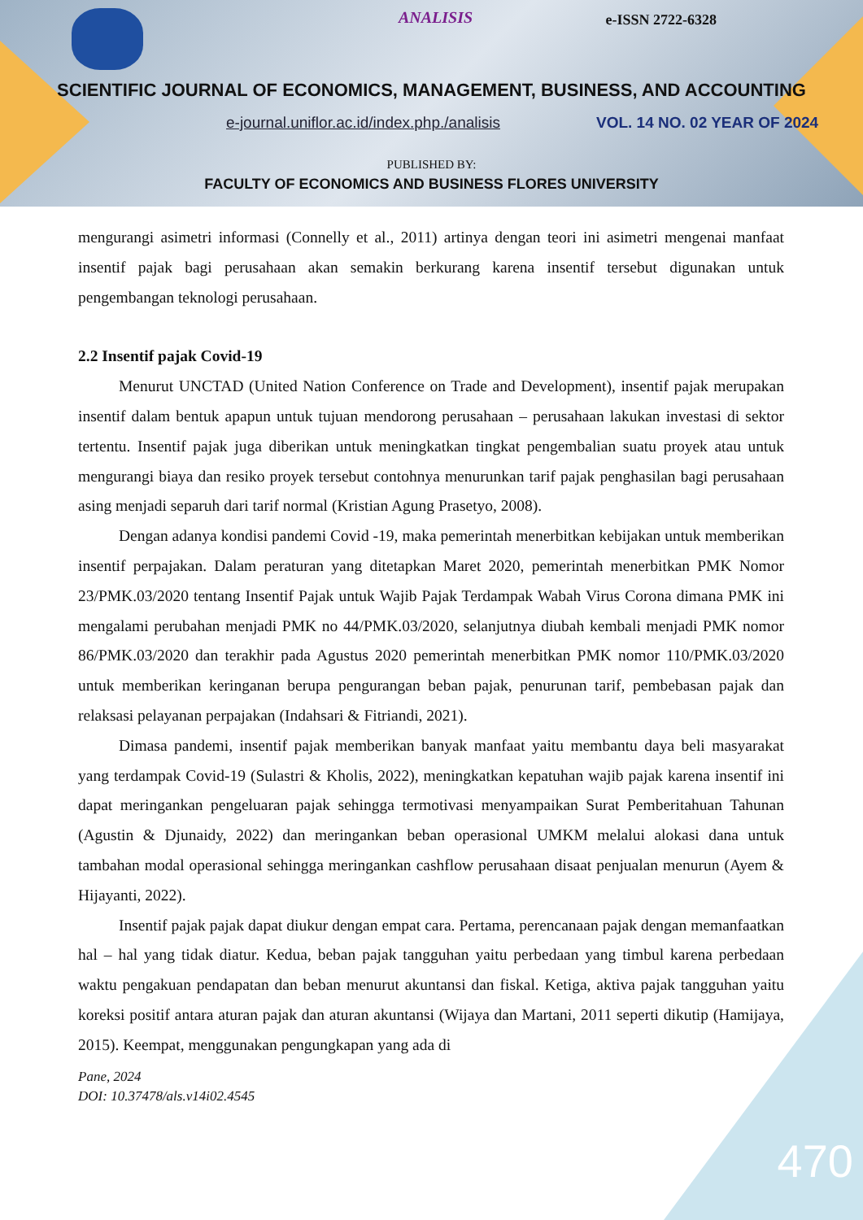ANALISIS e-ISSN 2722-6328
SCIENTIFIC JOURNAL OF ECONOMICS, MANAGEMENT, BUSINESS, AND ACCOUNTING
e-journal.uniflor.ac.id/index.php./analisis
VOL. 14 NO. 02 YEAR OF 2024
PUBLISHED BY:
FACULTY OF ECONOMICS AND BUSINESS FLORES UNIVERSITY
mengurangi asimetri informasi (Connelly et al., 2011) artinya dengan teori ini asimetri mengenai manfaat insentif pajak bagi perusahaan akan semakin berkurang karena insentif tersebut digunakan untuk pengembangan teknologi perusahaan.
2.2 Insentif pajak Covid-19
Menurut UNCTAD (United Nation Conference on Trade and Development), insentif pajak merupakan insentif dalam bentuk apapun untuk tujuan mendorong perusahaan – perusahaan lakukan investasi di sektor tertentu. Insentif pajak juga diberikan untuk meningkatkan tingkat pengembalian suatu proyek atau untuk mengurangi biaya dan resiko proyek tersebut contohnya menurunkan tarif pajak penghasilan bagi perusahaan asing menjadi separuh dari tarif normal (Kristian Agung Prasetyo, 2008).
Dengan adanya kondisi pandemi Covid -19, maka pemerintah menerbitkan kebijakan untuk memberikan insentif perpajakan. Dalam peraturan yang ditetapkan Maret 2020, pemerintah menerbitkan PMK Nomor 23/PMK.03/2020 tentang Insentif Pajak untuk Wajib Pajak Terdampak Wabah Virus Corona dimana PMK ini mengalami perubahan menjadi PMK no 44/PMK.03/2020, selanjutnya diubah kembali menjadi PMK nomor 86/PMK.03/2020 dan terakhir pada Agustus 2020 pemerintah menerbitkan PMK nomor 110/PMK.03/2020 untuk memberikan keringanan berupa pengurangan beban pajak, penurunan tarif, pembebasan pajak dan relaksasi pelayanan perpajakan (Indahsari & Fitriandi, 2021).
Dimasa pandemi, insentif pajak memberikan banyak manfaat yaitu membantu daya beli masyarakat yang terdampak Covid-19 (Sulastri & Kholis, 2022), meningkatkan kepatuhan wajib pajak karena insentif ini dapat meringankan pengeluaran pajak sehingga termotivasi menyampaikan Surat Pemberitahuan Tahunan (Agustin & Djunaidy, 2022) dan meringankan beban operasional UMKM melalui alokasi dana untuk tambahan modal operasional sehingga meringankan cashflow perusahaan disaat penjualan menurun (Ayem & Hijayanti, 2022).
Insentif pajak pajak dapat diukur dengan empat cara. Pertama, perencanaan pajak dengan memanfaatkan hal – hal yang tidak diatur. Kedua, beban pajak tangguhan yaitu perbedaan yang timbul karena perbedaan waktu pengakuan pendapatan dan beban menurut akuntansi dan fiskal. Ketiga, aktiva pajak tangguhan yaitu koreksi positif antara aturan pajak dan aturan akuntansi (Wijaya dan Martani, 2011 seperti dikutip (Hamijaya, 2015). Keempat, menggunakan pengungkapan yang ada di
Pane, 2024
DOI: 10.37478/als.v14i02.4545
470